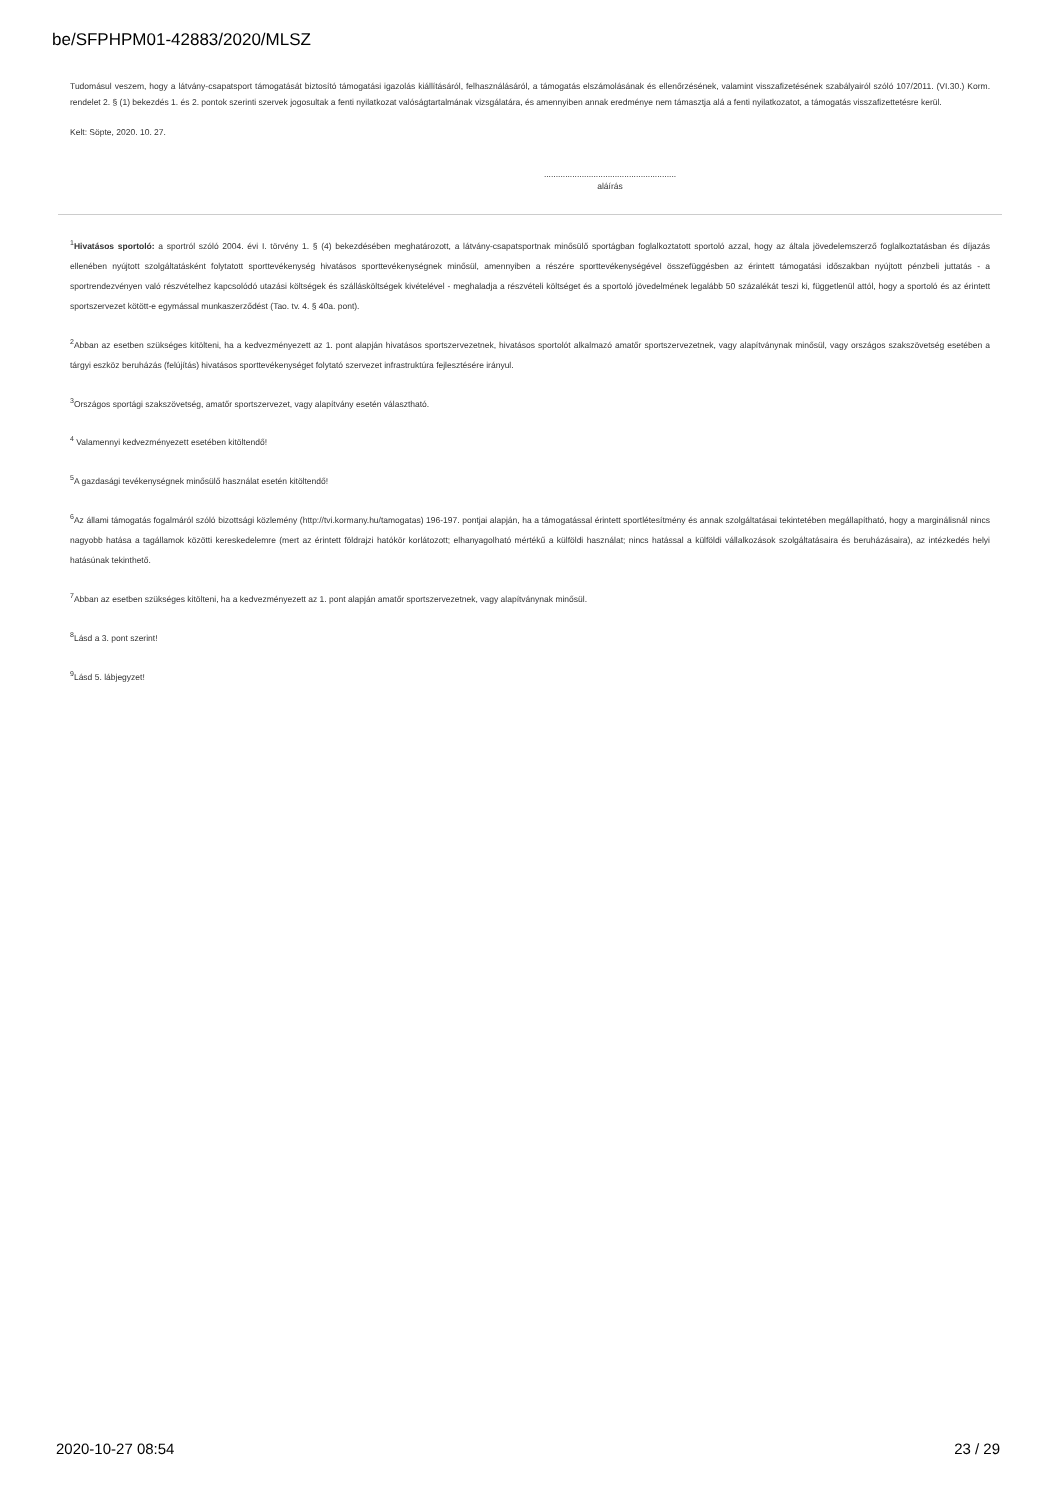be/SFPHPM01-42883/2020/MLSZ
Tudomásul veszem, hogy a látvány-csapatsport támogatását biztosító támogatási igazolás kiállításáról, felhasználásáról, a támogatás elszámolásának és ellenőrzésének, valamint visszafizetésének szabályairól szóló 107/2011. (VI.30.) Korm. rendelet 2. § (1) bekezdés 1. és 2. pontok szerinti szervek jogosultak a fenti nyilatkozat valóságtartalmának vizsgálatára, és amennyiben annak eredménye nem támasztja alá a fenti nyilatkozatot, a támogatás visszafizettetésre kerül.
Kelt: Söpte, 2020. 10. 27.
........................................................
aláírás
<sup>1</sup> Hivatásos sportoló: a sportról szóló 2004. évi I. törvény 1. § (4) bekezdésében meghatározott, a látvány-csapatsportnak minősülő sportágban foglalkoztatott sportoló azzal, hogy az általa jövedelemszerző foglalkoztatásban és díjazás ellenében nyújtott szolgáltatásként folytatott sporttevékenység hivatásos sporttevékenységnek minősül, amennyiben a részére sporttevékenységével összefüggésben az érintett támogatási időszakban nyújtott pénzbeli juttatás - a sportrendezvényen való részvételhez kapcsolódó utazási költségek és szállásköltségek kivételével - meghaladja a részvételi költséget és a sportoló jövedelmének legalább 50 százalékát teszi ki, függetlenül attól, hogy a sportoló és az érintett sportszervezet kötött-e egymással munkaszerződést (Tao. tv. 4. § 40a. pont).
<sup>2</sup> Abban az esetben szükséges kitölteni, ha a kedvezményezett az 1. pont alapján hivatásos sportszervezetnek, hivatásos sportolót alkalmazó amatőr sportszervezetnek, vagy alapítványnak minősül, vagy országos szakszövetség esetében a tárgyi eszköz beruházás (felújítás) hivatásos sporttevékenységet folytató szervezet infrastruktúra fejlesztésére irányul.
<sup>3</sup> Országos sportági szakszövetség, amatőr sportszervezet, vagy alapítvány esetén választható.
<sup>4</sup> Valamennyi kedvezményezett esetében kitöltendő!
<sup>5</sup> A gazdasági tevékenységnek minősülő használat esetén kitöltendő!
<sup>6</sup> Az állami támogatás fogalmáról szóló bizottsági közlemény (http://tvi.kormany.hu/tamogatas) 196-197. pontjai alapján, ha a támogatással érintett sportlétesítmény és annak szolgáltatásai tekintetében megállapítható, hogy a marginálisnál nincs nagyobb hatása a tagállamok közötti kereskedelemre (mert az érintett földrajzi hatókör korlátozott; elhanyagolható mértékű a külföldi használat; nincs hatással a külföldi vállalkozások szolgáltatásaira és beruházásaira), az intézkedés helyi hatásúnak tekinthető.
<sup>7</sup> Abban az esetben szükséges kitölteni, ha a kedvezményezett az 1. pont alapján amatőr sportszervezetnek, vagy alapítványnak minősül.
<sup>8</sup> Lásd a 3. pont szerint!
<sup>9</sup> Lásd 5. lábjegyzet!
2020-10-27 08:54 23 / 29